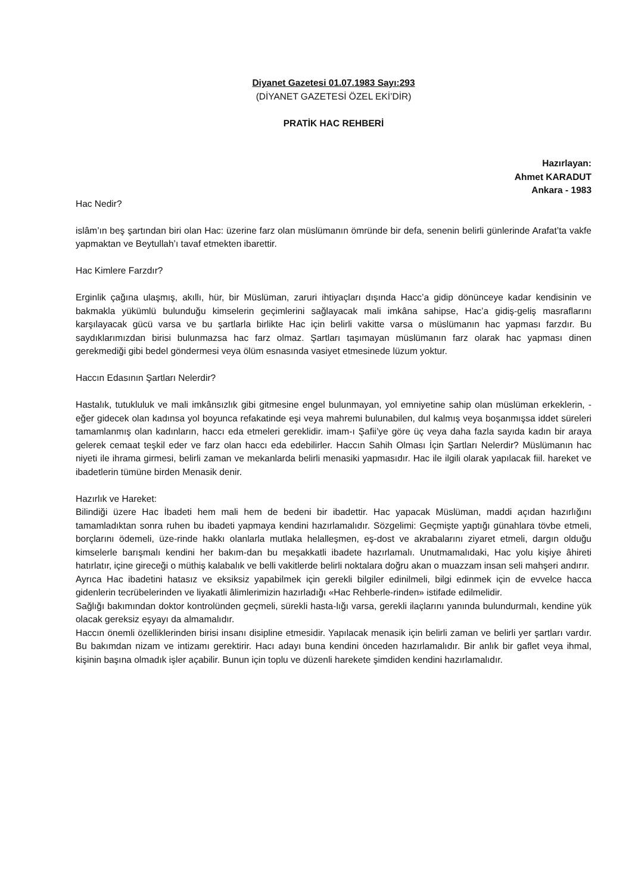Diyanet Gazetesi 01.07.1983 Sayı:293
(DİYANET GAZETESİ ÖZEL EKİ’DİR)
PRATİK HAC REHBERİ
Hazırlayan:
Ahmet KARADUT
Ankara - 1983
Hac Nedir?
islâm’ın beş şartından biri olan Hac: üzerine farz olan müslümanın ömründe bir defa, senenin belirli günlerinde Arafat’ta vakfe yapmaktan ve Beytullah’ı tavaf etmekten ibarettir.
Hac Kimlere Farzdır?
Erginlik çağına ulaşmış, akıllı, hür, bir Müslüman, zaruri ihtiyaçları dışında Hacc’a gidip dönünceye kadar kendisinin ve bakmakla yükümlü bulunduğu kimselerin geçimlerini sağlayacak mali imkâna sahipse, Hac’a gidiş-geliş masraflarını karşılayacak gücü varsa ve bu şartlarla birlikte Hac için belirli vakitte varsa o müslümanın hac yapması farzdır. Bu saydıklarımızdan birisi bulunmazsa hac farz olmaz. Şartları taşımayan müslümanın farz olarak hac yapması dinen gerekmediği gibi bedel göndermesi veya ölüm esnasında vasiyet etmesinede lüzum yoktur.
Haccın Edasının Şartları Nelerdir?
Hastalık, tutukluluk ve mali imkânsızlık gibi gitmesine engel bulunmayan, yol emniyetine sahip olan müslüman erkeklerin, -eğer gidecek olan kadınsa yol boyunca refakatinde eşi veya mahremi bulunabilen, dul kalmış veya boşanmışsa iddet süreleri tamamlanmış olan kadınların, haccı eda etmeleri gereklidir. imam-ı Şafii’ye göre üç veya daha fazla sayıda kadın bir araya gelerek cemaat teşkil eder ve farz olan haccı eda edebilirler. Haccın Sahih Olması İçin Şartları Nelerdir? Müslümanın hac niyeti ile ihrama girmesi, belirli zaman ve mekanlarda belirli menasiki yapmasıdır. Hac ile ilgili olarak yapılacak fiil. hareket ve ibadetlerin tümüne birden Menasik denir.
Hazırlık ve Hareket:
Bilindiği üzere Hac İbadeti hem mali hem de bedeni bir ibadettir. Hac yapacak Müslüman, maddi açıdan hazırlığını tamamladıktan sonra ruhen bu ibadeti yapmaya kendini hazırlamalıdır. Sözgelimi: Geçmişte yaptığı günahlara tövbe etmeli, borçlarını ödemeli, üze-rinde hakkı olanlarla mutlaka helalleşmen, eş-dost ve akrabalarını ziyaret etmeli, dargın olduğu kimselerle barışmalı kendini her bakım-dan bu meşakkatli ibadete hazırlamalı. Unutmamalıdaki, Hac yolu kişiye âhireti hatırlatır, içine gireceği o müthiş kalabalık ve belli vakitlerde belirli noktalara doğru akan o muazzam insan seli mahşeri andırır.
Ayrıca Hac ibadetini hatasız ve eksiksiz yapabilmek için gerekli bilgiler edinilmeli, bilgi edinmek için de evvelce hacca gidenlerin tecrübelerinden ve liyakatli âlimlerimizin hazırladığı «Hac Rehberle-rinden» istifade edilmelidir.
Sağlığı bakımından doktor kontrolünden geçmeli, sürekli hasta-lığı varsa, gerekli ilaçlarını yanında bulundurmalı, kendine yük olacak gereksiz eşyayı da almamalıdır.
Haccın önemli özelliklerinden birisi insanı disipline etmesidir. Yapılacak menasik için belirli zaman ve belirli yer şartları vardır. Bu bakımdan nizam ve intizamı gerektirir. Hacı adayı buna kendini önceden hazırlamalıdır. Bir anlık bir gaflet veya ihmal, kişinin başına olmadık işler açabilir. Bunun için toplu ve düzenli harekete şimdiden kendini hazırlamalıdır.